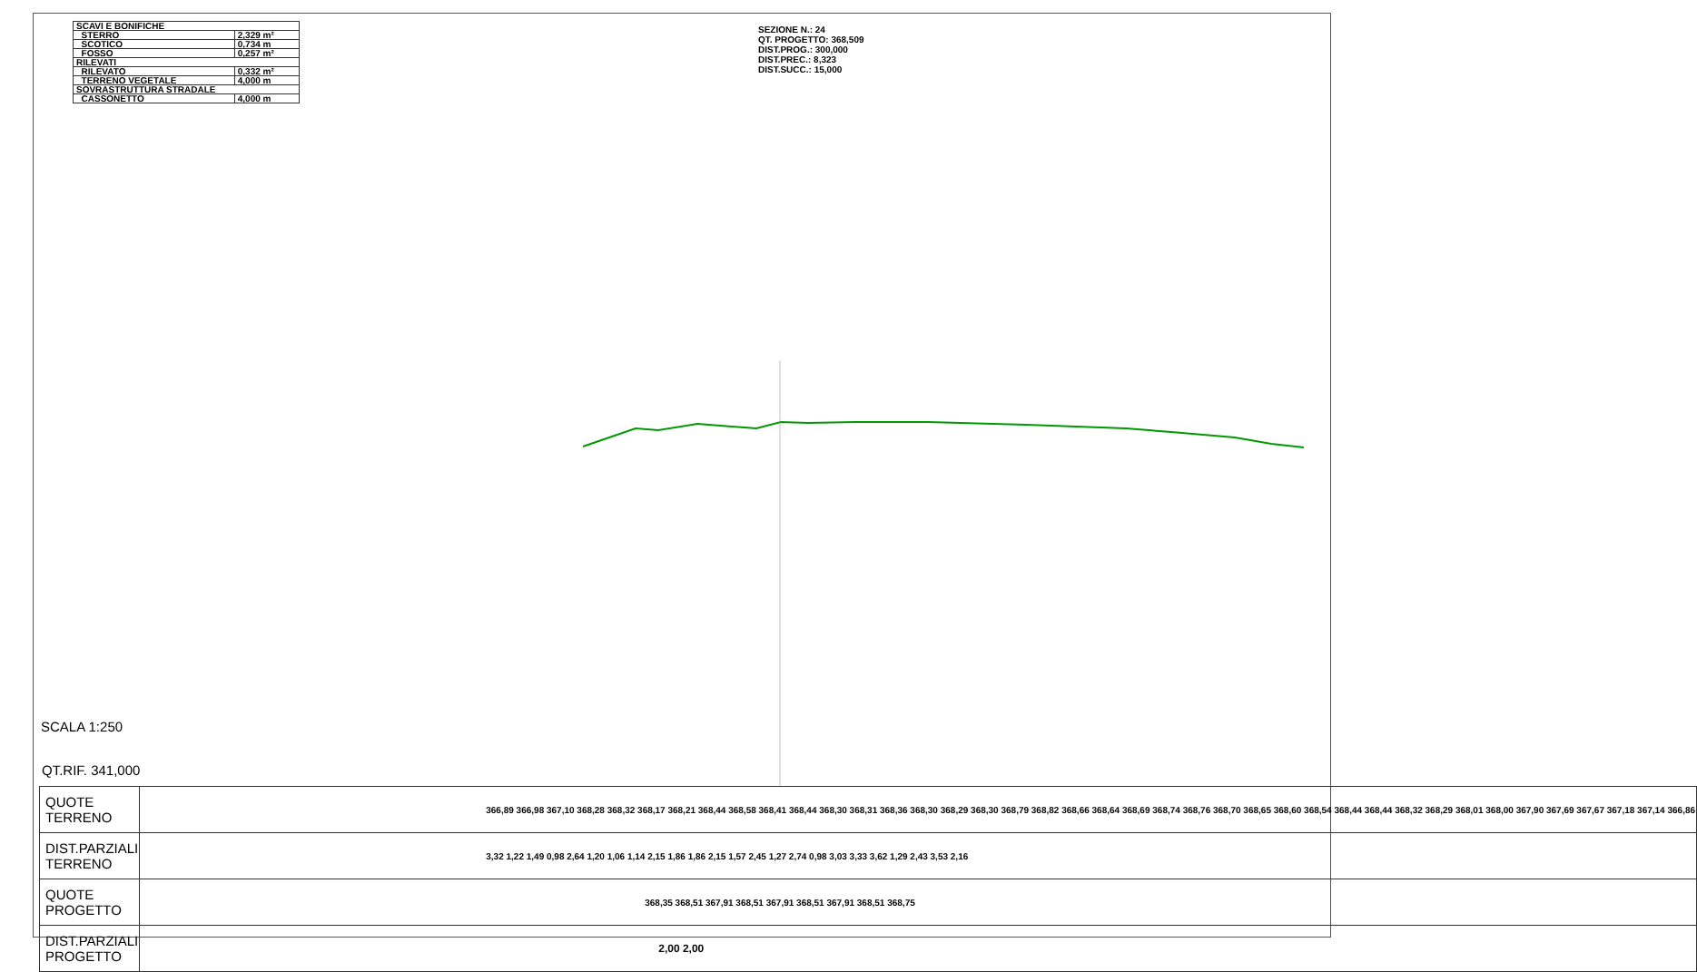| SCAVI E BONIFICHE | |
| STERRO | 2,329 m² |
| SCOTICO | 0,734 m |
| FOSSO | 0,257 m² |
| RILEVATI | |
| RILEVATO | 0,332 m² |
| TERRENO VEGETALE | 4,000 m |
| SOVRASTRUTTURA STRADALE | |
| CASSONETTO | 4,000 m |
SEZIONE N.: 24
QT. PROGETTO: 368,509
DIST.PROG.: 300,000
DIST.PREC.: 8,323
DIST.SUCC.: 15,000
SCALA 1:250
QT.RIF. 341,000
| QUOTE TERRENO | 366,89 366,98 367,10 368,28 368,32 368,17 368,21 368,44 368,58 368,41 368,44 368,30 368,31 368,36 368,30 368,29 368,30 368,79 368,82 368,66 368,64 368,69 368,74 368,76 368,70 368,65 368,60 368,54 368,44 368,44 368,32 368,29 368,01 368,00 367,90 367,69 367,67 367,18 367,14 366,86 |
| DIST.PARZIALI TERRENO | 3,32 1,22 1,49 0,98 2,64 1,20 1,06 1,14 2,15 1,86 1,86 2,15 1,57 2,45 1,27 2,74 0,98 3,03 3,33 3,62 1,29 2,43 3,53 2,16 |
| QUOTE PROGETTO | 368,35 368,51 367,91 368,51 367,91 368,51 367,91 368,51 368,75 |
| DIST.PARZIALI PROGETTO | 2,00 2,00 |